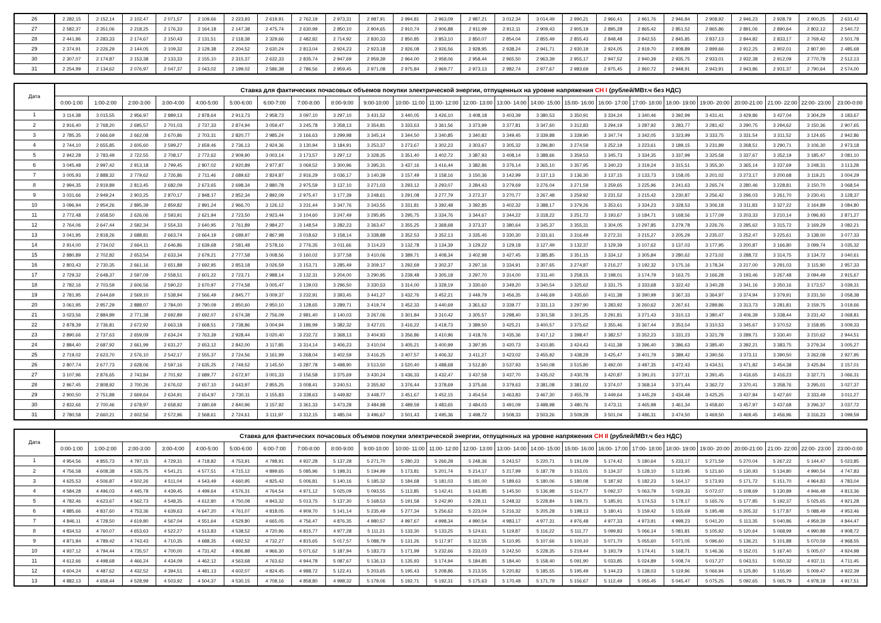| 26 | 2 282,15 | 2 152,14 | 2 102,47 | 2 071,57 | 2 109,66 | 2 223,93 | 2 619,91 | 2 762,19 | 2 973,31 | 2 987,91 | 2 994,81 | 2 963,09 | 2 987,21 | 3 012,34 | 3 014,49 | 2 990,21 | 2 966,41 | 2 961,76 | 2 946,84 | 2 908,92 | 2 946,23 | 2 928,79 | 2 900,25 | 2 631,42 |
| 27 | 2 582,37 | 2 351,06 | 2 218,25 | 2 176,33 | 2 164,18 | 2 147,38 | 2 475,74 | 2 630,99 | 2 850,10 | 2 904,65 | 2 910,74 | 2 906,88 | 2 911,99 | 2 912,11 | 2 909,43 | 2 905,19 | 2 895,28 | 2 865,42 | 2 851,52 | 2 865,86 | 2 891,06 | 2 890,64 | 2 802,12 | 2 540,72 |
| 28 | 2 441,86 | 2 283,33 | 2 174,67 | 2 150,43 | 2 131,51 | 2 118,38 | 2 329,66 | 2 482,82 | 2 714,92 | 2 830,33 | 2 850,85 | 2 853,10 | 2 850,07 | 2 854,04 | 2 855,49 | 2 855,43 | 2 848,48 | 2 842,55 | 2 845,85 | 2 837,13 | 2 844,82 | 2 833,17 | 2 769,42 | 2 501,78 |
| 29 | 2 374,91 | 2 226,29 | 2 144,05 | 2 109,32 | 2 129,38 | 2 204,52 | 2 630,24 | 2 813,04 | 2 924,23 | 2 923,18 | 2 926,08 | 2 926,56 | 2 928,95 | 2 938,24 | 2 941,71 | 2 930,19 | 2 924,05 | 2 919,70 | 2 908,89 | 2 899,66 | 2 912,25 | 2 902,01 | 2 807,90 | 2 485,68 |
| 30 | 2 307,07 | 2 174,87 | 2 153,38 | 2 133,33 | 2 155,10 | 2 315,37 | 2 632,33 | 2 835,74 | 2 947,69 | 2 959,39 | 2 964,00 | 2 958,06 | 2 958,44 | 2 965,50 | 2 963,39 | 2 955,17 | 2 947,52 | 2 940,39 | 2 935,75 | 2 933,01 | 2 932,38 | 2 912,09 | 2 770,78 | 2 512,13 |
| 31 | 2 254,99 | 2 134,62 | 2 076,97 | 2 047,37 | 2 043,02 | 2 199,02 | 2 586,38 | 2 786,56 | 2 959,45 | 2 971,08 | 2 975,84 | 2 969,77 | 2 973,13 | 2 982,74 | 2 977,67 | 2 983,69 | 2 975,45 | 2 960,72 | 2 948,91 | 2 943,91 | 2 943,86 | 2 931,37 | 2 790,64 | 2 574,00 |
| Дата | Ставка для фактических почасовых объемов покупки электрической энергии, отпущенных на уровне напряжения СН I (рублей/МВт.ч без НДС) | | | | | | | | | | | | | | | | | | | | | | | |
| --- | --- | --- | --- | --- | --- | --- | --- | --- | --- | --- | --- | --- | --- | --- | --- | --- | --- | --- | --- | --- | --- | --- | --- | --- |
| | 0:00-1:00 | 1:00-2:00 | 2:00-3:00 | 3:00-4:00 | 4:00-5:00 | 5:00-6:00 | 6:00-7:00 | 7:00-8:00 | 8:00-9:00 | 9:00-10:00 | 10:00- 11:00 | 11:00- 12:00 | 12:00- 13:00 | 13:00- 14:00 | 14:00- 15:00 | 15:00- 16:00 | 16:00- 17:00 | 17:00- 18:00 | 18:00- 19:00 | 19:00- 20:00 | 20:00-21:00 | 21:00- 22:00 | 22:00- 23:00 | 23:00-0:00 |
| 1 | 3 114,38 | 3 015,55 | 2 956,97 | 2 889,13 | 2 878,64 | 2 913,73 | 2 958,73 | 3 097,10 | 3 297,10 | 3 431,52 | 3 440,05 | 3 426,10 | 3 408,18 | 3 403,39 | 3 380,53 | 3 350,91 | 3 334,24 | 3 340,46 | 3 392,99 | 3 431,41 | 3 429,86 | 3 427,04 | 3 304,29 | 3 183,67 |
| 2 | 2 916,40 | 2 768,20 | 2 695,57 | 2 701,03 | 2 737,33 | 2 874,94 | 3 059,47 | 3 245,78 | 3 358,13 | 3 354,81 | 3 333,63 | 3 361,56 | 3 373,99 | 3 377,81 | 3 347,60 | 3 312,83 | 3 294,19 | 3 287,92 | 3 283,77 | 3 281,42 | 3 290,75 | 3 294,62 | 3 150,36 | 2 907,65 |
| 3 | 2 785,35 | 2 666,69 | 2 662,08 | 2 670,86 | 2 703,31 | 2 820,77 | 2 985,24 | 3 166,63 | 3 299,98 | 3 345,14 | 3 344,50 | 3 340,85 | 3 340,82 | 3 349,45 | 3 339,88 | 3 339,90 | 3 347,74 | 3 342,05 | 3 323,99 | 3 333,75 | 3 331,54 | 3 311,52 | 3 124,65 | 2 942,86 |
| 4 | 2 744,10 | 2 655,85 | 2 605,60 | 2 599,27 | 2 659,46 | 2 736,13 | 2 924,36 | 3 130,94 | 3 184,91 | 3 253,37 | 3 273,67 | 3 302,23 | 3 303,67 | 3 305,32 | 3 296,80 | 3 274,59 | 3 252,19 | 3 223,61 | 3 189,15 | 3 231,89 | 3 268,51 | 3 290,71 | 3 106,30 | 2 973,18 |
| 5 | 2 942,28 | 2 783,49 | 2 722,55 | 2 708,17 | 2 772,62 | 2 909,90 | 3 003,14 | 3 173,57 | 3 297,12 | 3 328,35 | 3 351,40 | 3 402,72 | 3 387,93 | 3 408,14 | 3 388,66 | 3 359,53 | 3 345,73 | 3 334,35 | 3 337,99 | 3 325,58 | 3 337,67 | 3 352,19 | 3 185,47 | 3 081,10 |
| 6 | 3 045,48 | 2 997,42 | 2 913,18 | 2 799,45 | 2 807,02 | 2 920,89 | 2 977,87 | 3 069,52 | 3 300,96 | 3 395,31 | 3 437,16 | 3 416,44 | 3 382,86 | 3 376,14 | 3 365,10 | 3 357,95 | 3 340,23 | 3 319,24 | 3 315,51 | 3 355,30 | 3 365,14 | 3 337,69 | 3 248,31 | 3 113,28 |
| 7 | 3 005,93 | 2 888,32 | 2 779,62 | 2 726,86 | 2 711,46 | 2 689,62 | 2 824,87 | 2 916,29 | 3 036,17 | 3 140,39 | 3 157,49 | 3 158,16 | 3 150,36 | 3 142,99 | 3 137,13 | 3 136,30 | 3 137,15 | 3 133,73 | 3 158,05 | 3 201,02 | 3 273,17 | 3 200,68 | 3 119,21 | 3 004,29 |
| 8 | 2 994,35 | 2 919,89 | 2 813,45 | 2 682,09 | 2 673,65 | 2 698,34 | 2 880,78 | 2 975,59 | 3 137,10 | 3 271,03 | 3 293,12 | 3 293,07 | 3 284,43 | 3 279,69 | 3 276,04 | 3 271,59 | 3 259,65 | 3 225,96 | 3 241,63 | 3 265,74 | 3 280,46 | 3 228,81 | 3 150,70 | 3 068,54 |
| 9 | 3 031,66 | 2 949,24 | 2 903,25 | 2 870,17 | 2 848,17 | 2 852,34 | 2 892,09 | 2 975,47 | 3 177,39 | 3 248,61 | 3 291,08 | 3 277,79 | 3 272,37 | 3 270,77 | 3 267,48 | 3 259,92 | 3 231,52 | 3 215,42 | 3 230,87 | 3 256,42 | 3 296,03 | 3 261,70 | 3 230,41 | 3 128,37 |
| 10 | 3 096,94 | 2 954,26 | 2 895,39 | 2 859,82 | 2 891,24 | 2 966,70 | 3 126,12 | 3 231,44 | 3 347,76 | 3 343,55 | 3 331,81 | 3 392,48 | 3 392,85 | 3 402,32 | 3 388,17 | 3 379,26 | 3 353,61 | 3 334,23 | 3 328,53 | 3 306,18 | 3 311,83 | 3 327,22 | 3 164,89 | 3 084,80 |
| 11 | 2 772,48 | 2 658,50 | 2 626,06 | 2 593,91 | 2 621,94 | 2 723,50 | 2 923,44 | 3 104,60 | 3 247,49 | 3 295,95 | 3 295,75 | 3 334,76 | 3 344,67 | 3 344,22 | 3 318,22 | 3 251,72 | 3 193,67 | 3 184,71 | 3 168,56 | 3 177,09 | 3 203,33 | 3 210,14 | 3 096,93 | 2 871,27 |
| 12 | 2 764,06 | 2 647,44 | 2 592,34 | 2 554,33 | 2 640,95 | 2 761,89 | 2 984,27 | 3 148,54 | 3 282,23 | 3 363,47 | 3 355,25 | 3 368,68 | 3 373,37 | 3 380,64 | 3 345,37 | 3 355,31 | 3 304,05 | 3 297,85 | 3 279,78 | 3 226,76 | 3 285,62 | 3 315,72 | 3 169,29 | 3 082,21 |
| 13 | 3 041,95 | 2 818,26 | 2 688,81 | 2 663,74 | 2 664,19 | 2 689,97 | 2 867,98 | 3 018,62 | 3 158,14 | 3 338,88 | 3 352,53 | 3 352,13 | 3 335,45 | 3 330,30 | 3 331,61 | 3 316,49 | 3 272,31 | 3 215,27 | 3 205,29 | 3 235,07 | 3 252,47 | 3 225,61 | 3 138,00 | 3 077,33 |
| 14 | 2 914,00 | 2 734,02 | 2 664,11 | 2 646,86 | 2 639,68 | 2 581,48 | 2 578,16 | 2 776,35 | 3 011,66 | 3 114,23 | 3 132,78 | 3 134,39 | 3 129,22 | 3 129,18 | 3 127,49 | 3 132,37 | 3 129,39 | 3 107,62 | 3 137,03 | 3 177,95 | 3 200,87 | 3 166,80 | 3 099,74 | 3 035,32 |
| 15 | 2 880,89 | 2 702,82 | 2 653,54 | 2 633,34 | 2 679,21 | 2 777,58 | 3 008,56 | 3 160,02 | 3 377,58 | 3 410,06 | 3 389,71 | 3 408,34 | 3 402,98 | 3 427,45 | 3 385,85 | 3 351,15 | 3 334,12 | 3 305,84 | 3 280,62 | 3 273,02 | 3 288,72 | 3 314,75 | 3 134,72 | 3 040,61 |
| 16 | 2 803,43 | 2 730,35 | 2 661,16 | 2 651,88 | 2 692,95 | 2 853,18 | 3 026,59 | 3 153,71 | 3 285,49 | 3 309,17 | 3 292,69 | 3 302,37 | 3 297,16 | 3 334,91 | 3 307,65 | 3 274,87 | 3 216,27 | 3 192,32 | 3 175,16 | 3 178,34 | 3 217,00 | 3 291,03 | 3 115,90 | 2 957,33 |
| 17 | 2 729,32 | 2 648,37 | 2 597,09 | 2 558,51 | 2 601,22 | 2 723,71 | 2 988,14 | 3 132,31 | 3 204,00 | 3 290,95 | 3 239,48 | 3 305,18 | 3 297,70 | 3 314,00 | 3 311,40 | 3 258,15 | 3 198,01 | 3 174,79 | 3 163,75 | 3 166,28 | 3 193,46 | 3 267,48 | 3 094,49 | 2 915,67 |
| 18 | 2 782,16 | 2 703,59 | 2 606,56 | 2 590,22 | 2 670,97 | 2 774,58 | 3 005,47 | 3 139,03 | 3 296,50 | 3 330,53 | 3 314,00 | 3 328,19 | 3 330,60 | 3 349,20 | 3 340,54 | 3 325,62 | 3 331,75 | 3 333,68 | 3 322,42 | 3 340,28 | 3 341,16 | 3 350,16 | 3 173,57 | 3 039,31 |
| 19 | 2 781,95 | 2 644,69 | 2 569,10 | 2 538,94 | 2 566,49 | 2 845,77 | 3 009,37 | 3 232,91 | 3 393,45 | 3 441,27 | 3 432,76 | 3 452,21 | 3 449,79 | 3 456,35 | 3 446,69 | 3 435,60 | 3 411,38 | 3 390,99 | 3 367,33 | 3 364,97 | 3 374,94 | 3 379,91 | 3 231,50 | 3 058,38 |
| 20 | 3 061,95 | 2 957,29 | 2 888,07 | 2 784,00 | 2 790,09 | 2 850,60 | 2 950,10 | 3 128,65 | 3 289,71 | 3 419,74 | 3 452,33 | 3 440,69 | 3 361,62 | 3 339,77 | 3 331,13 | 3 297,90 | 3 283,92 | 3 260,62 | 3 267,61 | 3 289,86 | 3 313,73 | 3 281,81 | 3 159,75 | 3 019,66 |
| 21 | 3 023,56 | 2 884,89 | 2 771,38 | 2 692,89 | 2 692,07 | 2 674,38 | 2 756,09 | 2 981,40 | 3 140,03 | 3 267,06 | 3 301,84 | 3 310,42 | 3 305,57 | 3 298,40 | 3 301,58 | 3 301,25 | 3 291,81 | 3 271,43 | 3 310,13 | 3 380,47 | 3 406,39 | 3 338,44 | 3 231,42 | 3 068,81 |
| 22 | 2 878,39 | 2 736,81 | 2 672,92 | 2 663,18 | 2 668,51 | 2 738,86 | 3 004,94 | 3 186,99 | 3 382,32 | 3 427,01 | 3 416,22 | 3 418,73 | 3 389,50 | 3 425,21 | 3 400,57 | 3 375,62 | 3 355,46 | 3 367,44 | 3 353,54 | 3 310,53 | 3 345,67 | 3 370,52 | 3 158,95 | 3 009,33 |
| 23 | 2 890,66 | 2 737,63 | 2 659,09 | 2 634,24 | 2 763,39 | 2 928,44 | 3 020,40 | 3 232,72 | 3 368,13 | 3 404,93 | 3 356,86 | 3 410,96 | 3 418,76 | 3 435,36 | 3 417,12 | 3 398,47 | 3 382,57 | 3 352,23 | 3 331,23 | 3 321,78 | 3 289,71 | 3 330,40 | 3 210,62 | 2 944,51 |
| 24 | 2 884,40 | 2 687,92 | 2 661,99 | 2 631,27 | 2 653,12 | 2 842,00 | 3 117,85 | 3 314,14 | 3 406,23 | 3 410,04 | 3 405,21 | 3 400,99 | 3 397,95 | 3 420,73 | 3 410,85 | 3 424,43 | 3 411,38 | 3 396,40 | 3 386,63 | 3 385,40 | 3 392,21 | 3 383,75 | 3 279,34 | 3 005,27 |
| 25 | 2 719,02 | 2 623,70 | 2 576,10 | 2 542,17 | 2 555,37 | 2 724,56 | 3 161,99 | 3 268,04 | 3 402,59 | 3 416,25 | 3 407,57 | 3 406,32 | 3 411,27 | 3 423,02 | 3 455,92 | 3 438,29 | 3 425,47 | 3 401,79 | 3 389,42 | 3 390,56 | 3 373,11 | 3 390,50 | 3 262,08 | 2 927,95 |
| 26 | 2 807,74 | 2 677,73 | 2 628,06 | 2 597,16 | 2 635,25 | 2 749,52 | 3 145,50 | 3 287,78 | 3 498,90 | 3 513,50 | 3 520,40 | 3 488,68 | 3 512,80 | 3 537,93 | 3 540,08 | 3 515,80 | 3 492,00 | 3 487,35 | 3 472,43 | 3 434,51 | 3 471,82 | 3 454,38 | 3 425,84 | 3 157,01 |
| 27 | 3 107,96 | 2 876,65 | 2 743,84 | 2 701,92 | 2 689,77 | 2 672,97 | 3 001,33 | 3 156,58 | 3 375,69 | 3 430,24 | 3 436,33 | 3 432,47 | 3 437,58 | 3 437,70 | 3 435,02 | 3 430,78 | 3 420,87 | 3 391,01 | 3 377,11 | 3 391,45 | 3 416,65 | 3 416,23 | 3 327,71 | 3 066,31 |
| 28 | 2 967,45 | 2 808,92 | 2 700,26 | 2 676,02 | 2 657,10 | 2 643,97 | 2 855,25 | 3 008,41 | 3 240,51 | 3 355,92 | 3 376,44 | 3 378,69 | 3 375,66 | 3 379,63 | 3 381,08 | 3 381,02 | 3 374,07 | 3 368,14 | 3 371,44 | 3 362,72 | 3 370,41 | 3 358,76 | 3 295,01 | 3 027,37 |
| 29 | 2 900,50 | 2 751,88 | 2 669,64 | 2 634,91 | 2 654,97 | 2 730,11 | 3 155,83 | 3 338,63 | 3 449,82 | 3 448,77 | 3 451,67 | 3 452,15 | 3 454,54 | 3 463,83 | 3 467,30 | 3 455,78 | 3 449,64 | 3 445,29 | 3 434,48 | 3 425,25 | 3 437,84 | 3 427,60 | 3 333,49 | 3 011,27 |
| 30 | 2 832,66 | 2 700,46 | 2 678,97 | 2 658,92 | 2 680,69 | 2 840,96 | 3 157,92 | 3 361,33 | 3 473,28 | 3 484,98 | 3 489,59 | 3 483,65 | 3 484,03 | 3 491,09 | 3 488,98 | 3 480,76 | 3 473,11 | 3 465,98 | 3 461,34 | 3 458,60 | 3 457,97 | 3 437,68 | 3 296,37 | 3 037,72 |
| 31 | 2 780,58 | 2 660,21 | 2 602,56 | 2 572,96 | 2 568,61 | 2 724,61 | 3 111,97 | 3 312,15 | 3 485,04 | 3 496,67 | 3 501,43 | 3 495,36 | 3 498,72 | 3 508,33 | 3 503,26 | 3 509,28 | 3 501,04 | 3 486,31 | 3 474,50 | 3 469,50 | 3 469,45 | 3 456,96 | 3 316,23 | 3 099,59 |
| Дата | Ставка для фактических почасовых объемов покупки электрической энергии, отпущенных на уровне напряжения СН II (рублей/МВт.ч без НДС) | | | | | | | | | | | | | | | | | | | | | | | |
| --- | --- | --- | --- | --- | --- | --- | --- | --- | --- | --- | --- | --- | --- | --- | --- | --- | --- | --- | --- | --- | --- | --- | --- | --- |
| | 0:00-1:00 | 1:00-2:00 | 2:00-3:00 | 3:00-4:00 | 4:00-5:00 | 5:00-6:00 | 6:00-7:00 | 7:00-8:00 | 8:00-9:00 | 9:00-10:00 | 10:00- 11:00 | 11:00- 12:00 | 12:00- 13:00 | 13:00- 14:00 | 14:00- 15:00 | 15:00- 16:00 | 16:00- 17:00 | 17:00- 18:00 | 18:00- 19:00 | 19:00- 20:00 | 20:00-21:00 | 21:00- 22:00 | 22:00- 23:00 | 23:00-0:00 |
| 1 | 4 954,56 | 4 855,73 | 4 797,15 | 4 729,31 | 4 718,82 | 4 753,91 | 4 798,91 | 4 937,28 | 5 137,28 | 5 271,70 | 5 280,23 | 5 266,28 | 5 248,36 | 5 243,57 | 5 220,71 | 5 191,09 | 5 174,42 | 5 180,64 | 5 233,17 | 5 271,59 | 5 270,04 | 5 267,22 | 5 144,47 | 5 023,85 |
| 2 | 4 756,58 | 4 608,38 | 4 535,75 | 4 541,21 | 4 577,51 | 4 715,12 | 4 899,65 | 5 085,96 | 5 198,31 | 5 194,99 | 5 173,81 | 5 201,74 | 5 214,17 | 5 217,99 | 5 187,78 | 5 153,01 | 5 134,37 | 5 128,10 | 5 123,95 | 5 121,60 | 5 130,93 | 5 134,80 | 4 990,54 | 4 747,83 |
| 3 | 4 625,53 | 4 506,87 | 4 502,26 | 4 511,04 | 4 543,49 | 4 660,95 | 4 825,42 | 5 006,81 | 5 140,16 | 5 185,32 | 5 184,68 | 5 181,03 | 5 181,00 | 5 189,63 | 5 180,06 | 5 180,08 | 5 187,92 | 5 182,23 | 5 164,17 | 5 173,93 | 5 171,72 | 5 151,70 | 4 964,83 | 4 783,04 |
| 4 | 4 584,28 | 4 496,03 | 4 445,78 | 4 439,45 | 4 499,64 | 4 576,31 | 4 764,54 | 4 971,12 | 5 025,09 | 5 093,55 | 5 113,85 | 5 142,41 | 5 143,85 | 5 145,50 | 5 136,98 | 5 114,77 | 5 092,37 | 5 063,79 | 5 029,33 | 5 072,07 | 5 108,69 | 5 130,89 | 4 946,48 | 4 813,36 |
| 5 | 4 782,46 | 4 623,67 | 4 562,73 | 4 548,35 | 4 612,80 | 4 750,08 | 4 843,32 | 5 013,75 | 5 137,30 | 5 168,53 | 5 191,58 | 5 242,90 | 5 228,11 | 5 248,32 | 5 228,84 | 5 199,71 | 5 185,91 | 5 174,53 | 5 178,17 | 5 165,76 | 5 177,85 | 5 192,37 | 5 025,65 | 4 921,28 |
| 6 | 4 885,66 | 4 837,60 | 4 753,36 | 4 639,63 | 4 647,20 | 4 761,07 | 4 818,05 | 4 909,70 | 5 141,14 | 5 235,49 | 5 277,34 | 5 256,62 | 5 223,04 | 5 216,32 | 5 205,28 | 5 198,13 | 5 180,41 | 5 159,42 | 5 155,69 | 5 195,48 | 5 205,32 | 5 177,87 | 5 088,49 | 4 953,46 |
| 7 | 4 846,11 | 4 728,50 | 4 619,80 | 4 567,04 | 4 551,64 | 4 529,80 | 4 665,05 | 4 756,47 | 4 876,35 | 4 980,57 | 4 997,67 | 4 998,34 | 4 990,54 | 4 983,17 | 4 977,31 | 4 976,48 | 4 977,33 | 4 973,91 | 4 998,23 | 5 041,20 | 5 113,35 | 5 040,86 | 4 959,39 | 4 844,47 |
| 8 | 4 834,53 | 4 760,07 | 4 653,63 | 4 522,27 | 4 513,83 | 4 538,52 | 4 720,96 | 4 815,77 | 4 977,28 | 5 111,21 | 5 133,30 | 5 133,25 | 5 124,61 | 5 119,87 | 5 116,22 | 5 111,77 | 5 099,83 | 5 066,14 | 5 081,81 | 5 105,92 | 5 120,64 | 5 068,99 | 4 990,88 | 4 908,72 |
| 9 | 4 871,84 | 4 789,42 | 4 743,43 | 4 710,35 | 4 688,35 | 4 692,52 | 4 732,27 | 4 815,65 | 5 017,57 | 5 088,79 | 5 131,26 | 5 117,97 | 5 112,55 | 5 110,95 | 5 107,66 | 5 100,10 | 5 071,70 | 5 055,60 | 5 071,05 | 5 096,60 | 5 136,21 | 5 101,88 | 5 070,59 | 4 968,55 |
| 10 | 4 937,12 | 4 794,44 | 4 735,57 | 4 700,00 | 4 731,42 | 4 806,88 | 4 966,30 | 5 071,62 | 5 187,94 | 5 183,73 | 5 171,99 | 5 232,66 | 5 233,03 | 5 242,50 | 5 228,35 | 5 219,44 | 5 193,79 | 5 174,41 | 5 168,71 | 5 146,36 | 5 152,01 | 5 167,40 | 5 005,07 | 4 924,98 |
| 11 | 4 612,66 | 4 498,68 | 4 466,24 | 4 434,09 | 4 462,12 | 4 563,68 | 4 763,62 | 4 944,78 | 5 087,67 | 5 136,13 | 5 135,93 | 5 174,94 | 5 184,85 | 5 184,40 | 5 158,40 | 5 091,90 | 5 033,85 | 5 024,89 | 5 008,74 | 5 017,27 | 5 043,51 | 5 050,32 | 4 937,11 | 4 711,45 |
| 12 | 4 604,24 | 4 487,62 | 4 432,52 | 4 394,51 | 4 481,13 | 4 602,07 | 4 824,45 | 4 988,72 | 5 122,41 | 5 203,65 | 5 195,43 | 5 208,86 | 5 213,55 | 5 220,82 | 5 185,55 | 5 195,49 | 5 144,23 | 5 138,03 | 5 119,96 | 5 066,94 | 5 125,80 | 5 155,90 | 5 009,47 | 4 922,39 |
| 13 | 4 882,13 | 4 658,44 | 4 528,99 | 4 503,92 | 4 504,37 | 4 530,15 | 4 708,16 | 4 858,80 | 4 998,32 | 5 179,06 | 5 192,71 | 5 192,31 | 5 175,63 | 5 170,48 | 5 171,79 | 5 156,67 | 5 112,49 | 5 055,45 | 5 045,47 | 5 075,25 | 5 092,65 | 5 065,79 | 4 978,18 | 4 917,51 |